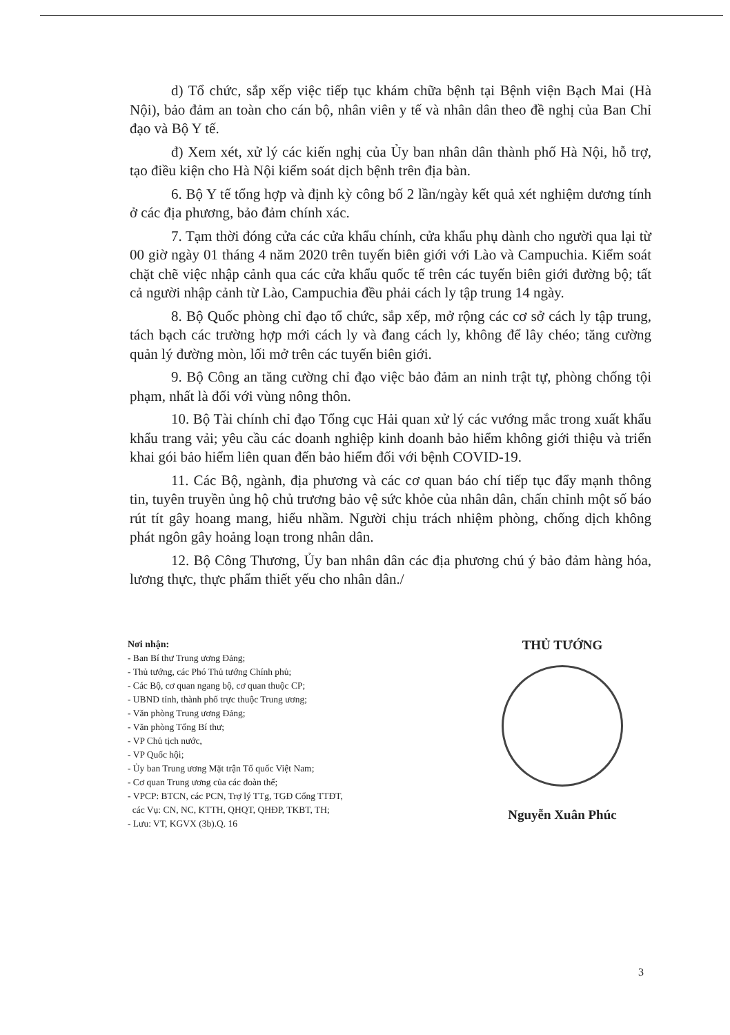d) Tổ chức, sắp xếp việc tiếp tục khám chữa bệnh tại Bệnh viện Bạch Mai (Hà Nội), bảo đảm an toàn cho cán bộ, nhân viên y tế và nhân dân theo đề nghị của Ban Chỉ đạo và Bộ Y tế.
đ) Xem xét, xử lý các kiến nghị của Ủy ban nhân dân thành phố Hà Nội, hỗ trợ, tạo điều kiện cho Hà Nội kiểm soát dịch bệnh trên địa bàn.
6. Bộ Y tế tổng hợp và định kỳ công bố 2 lần/ngày kết quả xét nghiệm dương tính ở các địa phương, bảo đảm chính xác.
7. Tạm thời đóng cửa các cửa khẩu chính, cửa khẩu phụ dành cho người qua lại từ 00 giờ ngày 01 tháng 4 năm 2020 trên tuyến biên giới với Lào và Campuchia. Kiểm soát chặt chẽ việc nhập cảnh qua các cửa khẩu quốc tế trên các tuyến biên giới đường bộ; tất cả người nhập cảnh từ Lào, Campuchia đều phải cách ly tập trung 14 ngày.
8. Bộ Quốc phòng chỉ đạo tổ chức, sắp xếp, mở rộng các cơ sở cách ly tập trung, tách bạch các trường hợp mới cách ly và đang cách ly, không để lây chéo; tăng cường quản lý đường mòn, lối mở trên các tuyến biên giới.
9. Bộ Công an tăng cường chỉ đạo việc bảo đảm an ninh trật tự, phòng chống tội phạm, nhất là đối với vùng nông thôn.
10. Bộ Tài chính chỉ đạo Tổng cục Hải quan xử lý các vướng mắc trong xuất khẩu khẩu trang vải; yêu cầu các doanh nghiệp kinh doanh bảo hiểm không giới thiệu và triển khai gói bảo hiểm liên quan đến bảo hiểm đối với bệnh COVID-19.
11. Các Bộ, ngành, địa phương và các cơ quan báo chí tiếp tục đẩy mạnh thông tin, tuyên truyền ủng hộ chủ trương bảo vệ sức khỏe của nhân dân, chấn chỉnh một số báo rút tít gây hoang mang, hiểu nhầm. Người chịu trách nhiệm phòng, chống dịch không phát ngôn gây hoảng loạn trong nhân dân.
12. Bộ Công Thương, Ủy ban nhân dân các địa phương chú ý bảo đảm hàng hóa, lương thực, thực phẩm thiết yếu cho nhân dân./
Nơi nhận:
- Ban Bí thư Trung ương Đảng;
- Thủ tướng, các Phó Thủ tướng Chính phủ;
- Các Bộ, cơ quan ngang bộ, cơ quan thuộc CP;
- UBND tỉnh, thành phố trực thuộc Trung ương;
- Văn phòng Trung ương Đảng;
- Văn phòng Tổng Bí thư;
- VP Chủ tịch nước,
- VP Quốc hội;
- Ủy ban Trung ương Mặt trận Tổ quốc Việt Nam;
- Cơ quan Trung ương của các đoàn thể;
- VPCP: BTCN, các PCN, Trợ lý TTg, TGĐ Cổng TTĐT,
các Vụ: CN, NC, KTTH, QHQT, QHĐP, TKBT, TH;
- Lưu: VT, KGVX (3b).Q. 16
THỦ TƯỚNG
Nguyễn Xuân Phúc
3